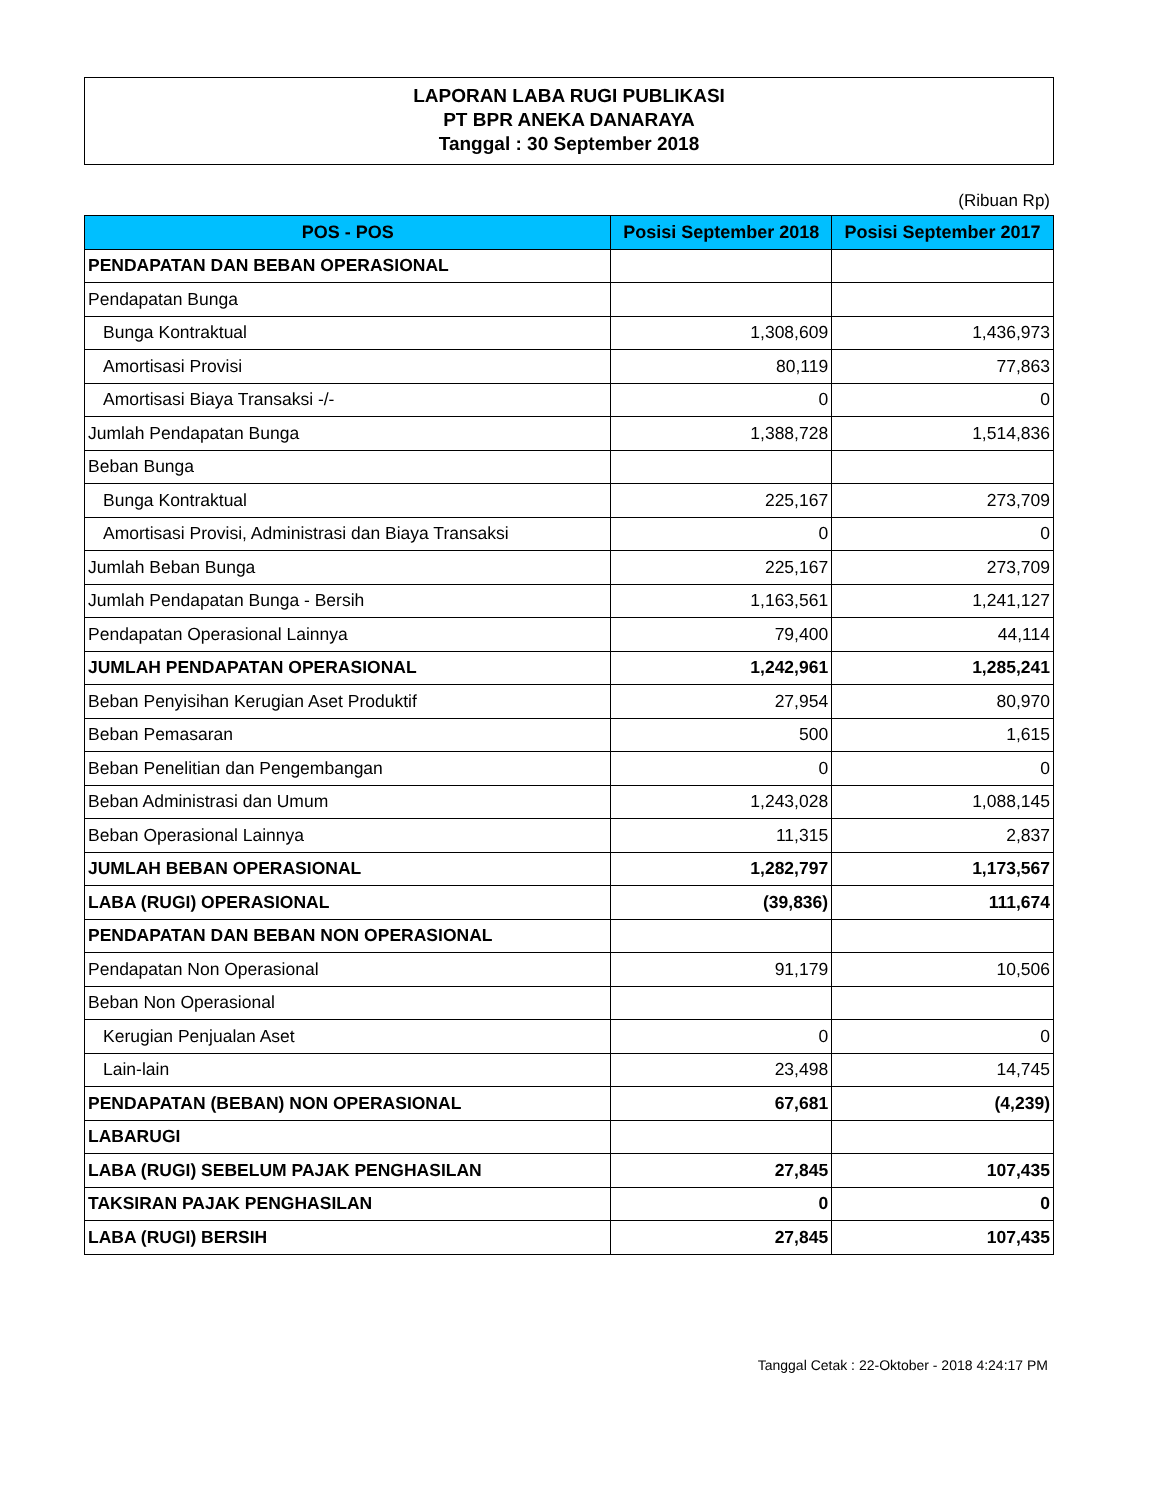LAPORAN LABA RUGI PUBLIKASI
PT BPR ANEKA DANARAYA
Tanggal : 30 September 2018
(Ribuan Rp)
| POS - POS | Posisi September 2018 | Posisi September 2017 |
| --- | --- | --- |
| PENDAPATAN DAN BEBAN OPERASIONAL | | |
| Pendapatan Bunga | | |
| Bunga Kontraktual | 1,308,609 | 1,436,973 |
| Amortisasi Provisi | 80,119 | 77,863 |
| Amortisasi Biaya Transaksi -/- | 0 | 0 |
| Jumlah Pendapatan Bunga | 1,388,728 | 1,514,836 |
| Beban Bunga | | |
| Bunga Kontraktual | 225,167 | 273,709 |
| Amortisasi Provisi, Administrasi dan Biaya Transaksi | 0 | 0 |
| Jumlah Beban Bunga | 225,167 | 273,709 |
| Jumlah Pendapatan Bunga - Bersih | 1,163,561 | 1,241,127 |
| Pendapatan Operasional Lainnya | 79,400 | 44,114 |
| JUMLAH PENDAPATAN OPERASIONAL | 1,242,961 | 1,285,241 |
| Beban Penyisihan Kerugian Aset Produktif | 27,954 | 80,970 |
| Beban Pemasaran | 500 | 1,615 |
| Beban Penelitian dan Pengembangan | 0 | 0 |
| Beban Administrasi dan Umum | 1,243,028 | 1,088,145 |
| Beban Operasional Lainnya | 11,315 | 2,837 |
| JUMLAH BEBAN OPERASIONAL | 1,282,797 | 1,173,567 |
| LABA (RUGI) OPERASIONAL | (39,836) | 111,674 |
| PENDAPATAN DAN BEBAN NON OPERASIONAL | | |
| Pendapatan Non Operasional | 91,179 | 10,506 |
| Beban Non Operasional | | |
| Kerugian Penjualan Aset | 0 | 0 |
| Lain-lain | 23,498 | 14,745 |
| PENDAPATAN (BEBAN) NON OPERASIONAL | 67,681 | (4,239) |
| LABARUGI | | |
| LABA (RUGI) SEBELUM PAJAK PENGHASILAN | 27,845 | 107,435 |
| TAKSIRAN PAJAK PENGHASILAN | 0 | 0 |
| LABA (RUGI) BERSIH | 27,845 | 107,435 |
Tanggal Cetak : 22-Oktober - 2018 4:24:17 PM